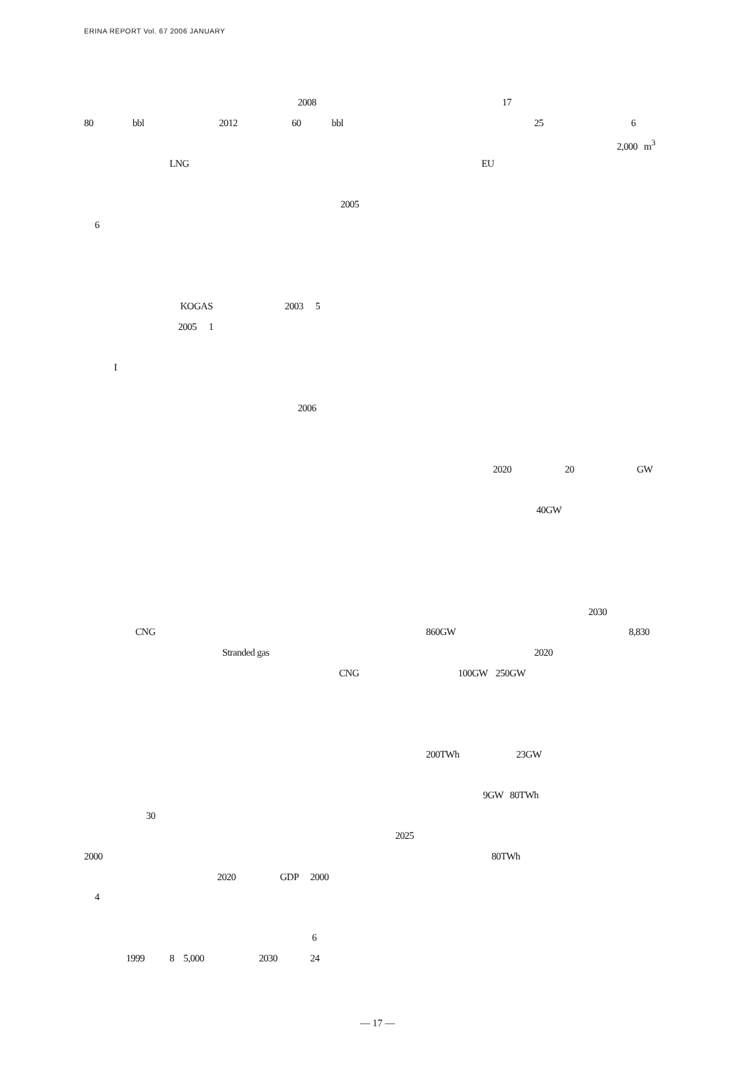ERINA REPORT Vol. 67 2006 JANUARY
2008
80 bbl 2012 60 bbl
LNG
2005
6
KOGAS 2003 5
2005 1
I
2006
CNG
Stranded gas
CNG
30
2000
2020 GDP 2000
4
6
1999 8 5,000 2030 24
17
25 6
2,000 m<sup>3</sup>
EU
2020 20 GW
40GW
2030
860GW 8,830
2020
100GW 250GW
200TWh 23GW
9GW 80TWh
2025
80TWh
— 17 —